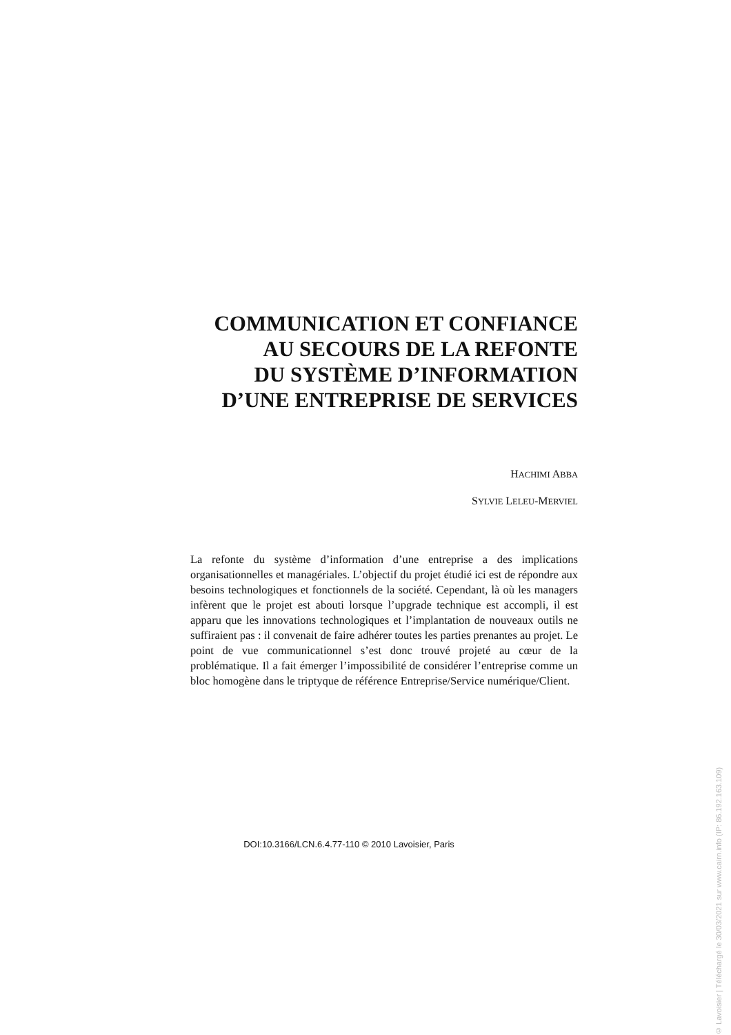COMMUNICATION ET CONFIANCE
AU SECOURS DE LA REFONTE
DU SYSTÈME D’INFORMATION
D’UNE ENTREPRISE DE SERVICES
HACHIMI ABBA
SYLVIE LELEU-MERVIEL
La refonte du système d’information d’une entreprise a des implications organisationnelles et managériales. L’objectif du projet étudié ici est de répondre aux besoins technologiques et fonctionnels de la société. Cependant, là où les managers infèrent que le projet est abouti lorsque l’upgrade technique est accompli, il est apparu que les innovations technologiques et l’implantation de nouveaux outils ne suffiraient pas : il convenait de faire adhérer toutes les parties prenantes au projet. Le point de vue communicationnel s’est donc trouvé projeté au cœur de la problématique. Il a fait émerger l’impossibilité de considérer l’entreprise comme un bloc homogène dans le triptyque de référence Entreprise/Service numérique/Client.
DOI:10.3166/LCN.6.4.77-110 © 2010 Lavoisier, Paris
© Lavoisier | Téléchargé le 30/03/2021 sur www.cairn.info (IP: 86.192.163.109)